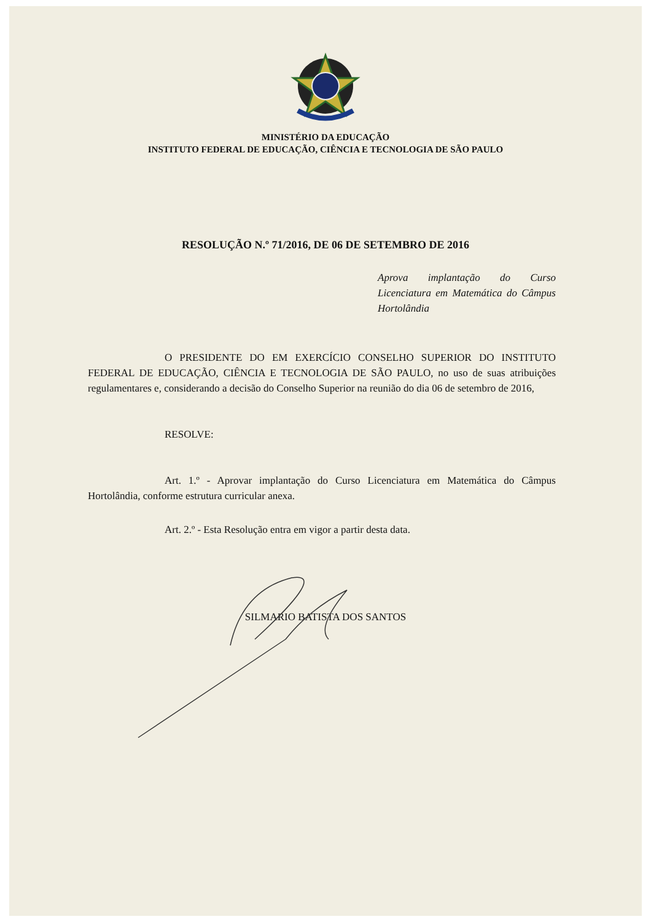MINISTÉRIO DA EDUCAÇÃO
INSTITUTO FEDERAL DE EDUCAÇÃO, CIÊNCIA E TECNOLOGIA DE SÃO PAULO
RESOLUÇÃO N.º 71/2016, DE 06 DE SETEMBRO DE 2016
Aprova implantação do Curso Licenciatura em Matemática do Câmpus Hortolândia
O PRESIDENTE DO EM EXERCÍCIO CONSELHO SUPERIOR DO INSTITUTO FEDERAL DE EDUCAÇÃO, CIÊNCIA E TECNOLOGIA DE SÃO PAULO, no uso de suas atribuições regulamentares e, considerando a decisão do Conselho Superior na reunião do dia 06 de setembro de 2016,
RESOLVE:
Art. 1.º - Aprovar implantação do Curso Licenciatura em Matemática do Câmpus Hortolândia, conforme estrutura curricular anexa.
Art. 2.º - Esta Resolução entra em vigor a partir desta data.
SILMARIO BATISTA DOS SANTOS